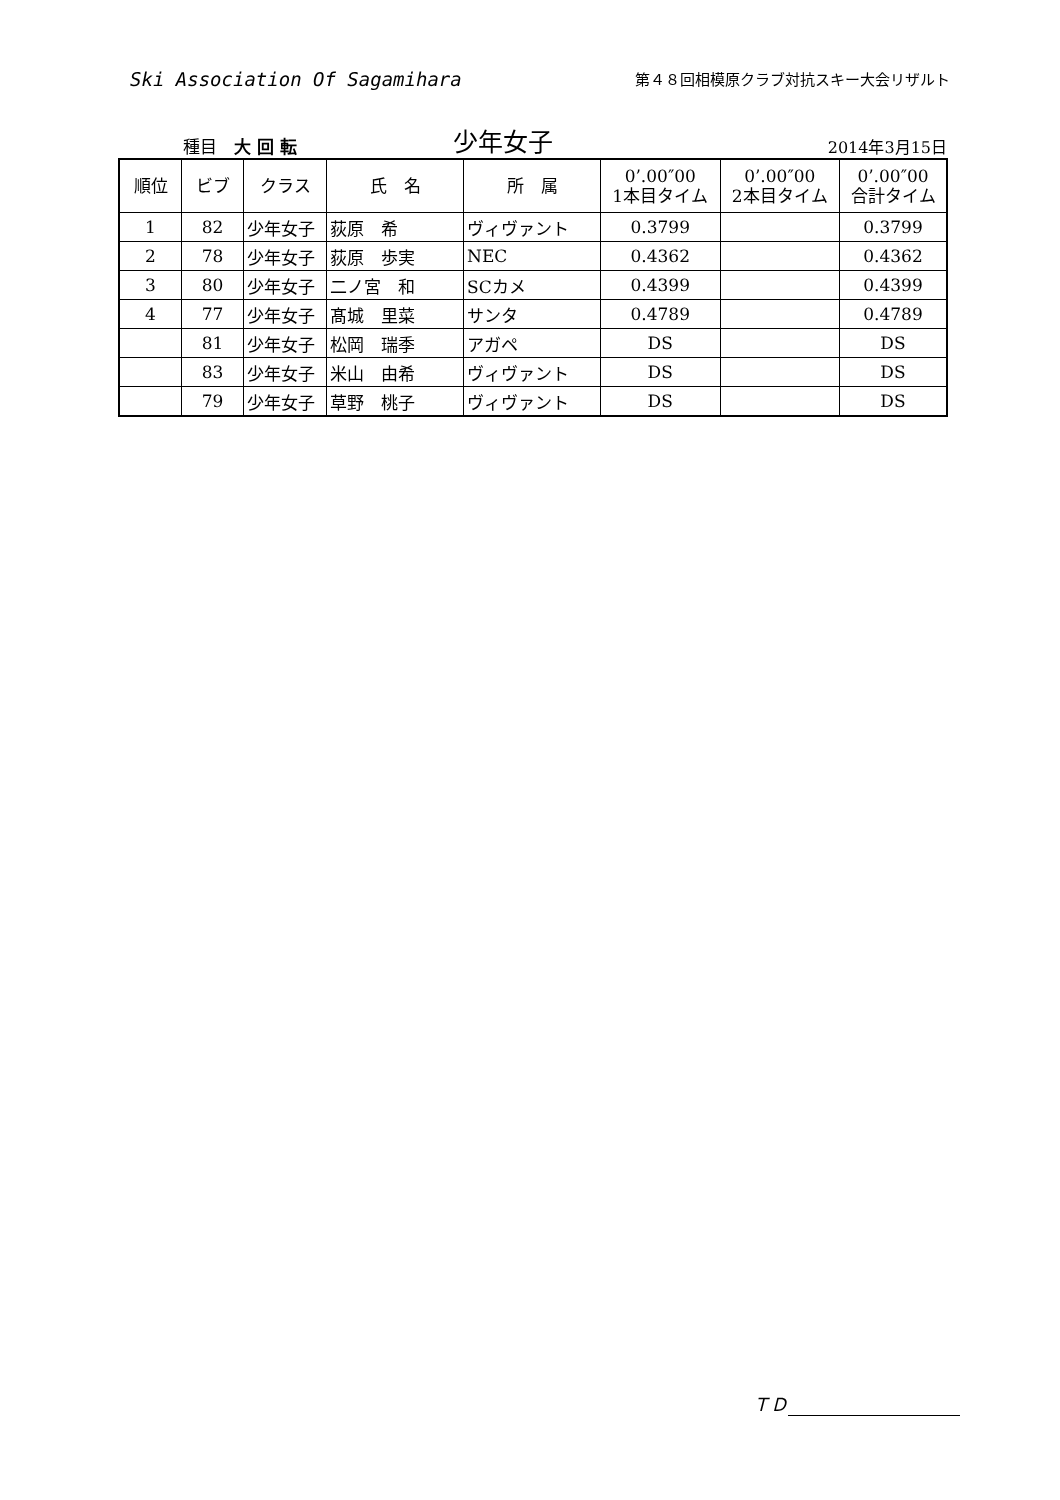Ski Association Of Sagamihara
第４８回相模原クラブ対抗スキー大会リザルト
種目　大 回 転
少年女子
2014年3月15日
| 順位 | ビブ | クラス | 氏 名 | 所 属 | 0’.00″00 1本目タイム | 0’.00″00 2本目タイム | 0’.00″00 合計タイム |
| --- | --- | --- | --- | --- | --- | --- | --- |
| 1 | 82 | 少年女子 | 荻原 希 | ヴィヴァント | 0.3799 | | 0.3799 |
| 2 | 78 | 少年女子 | 荻原 歩実 | NEC | 0.4362 | | 0.4362 |
| 3 | 80 | 少年女子 | 二ノ宮 和 | SCカメ | 0.4399 | | 0.4399 |
| 4 | 77 | 少年女子 | 髙城 里菜 | サンタ | 0.4789 | | 0.4789 |
| | 81 | 少年女子 | 松岡 瑞季 | アガペ | DS | | DS |
| | 83 | 少年女子 | 米山 由希 | ヴィヴァント | DS | | DS |
| | 79 | 少年女子 | 草野 桃子 | ヴィヴァント | DS | | DS |
ＴＤ